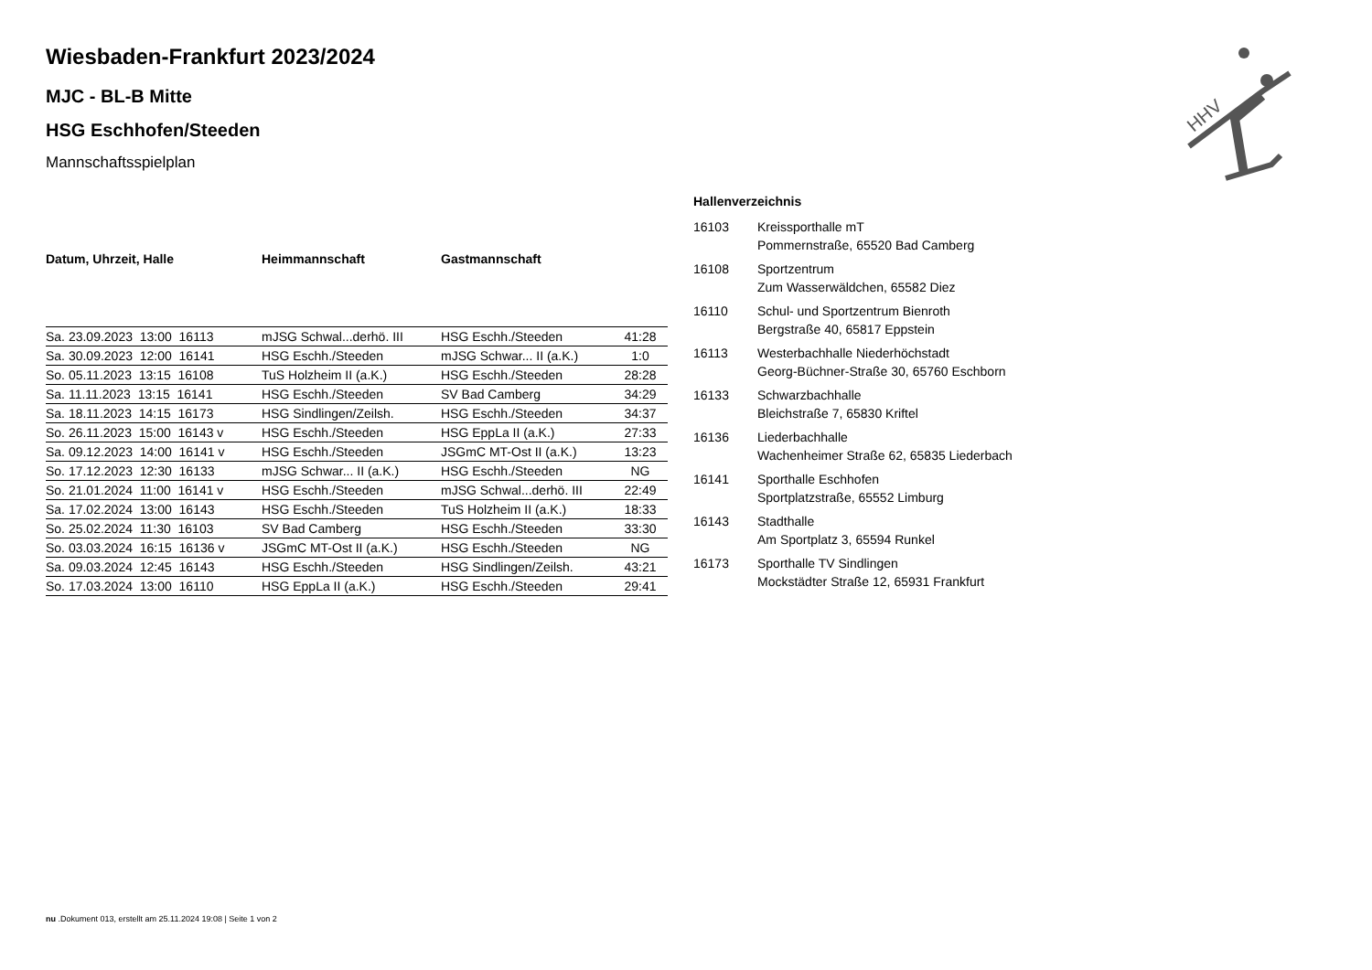HHV
Wiesbaden-Frankfurt 2023/2024
MJC - BL-B Mitte
HSG Eschhofen/Steeden
Mannschaftsspielplan
| Datum, Uhrzeit, Halle | Heimmannschaft | Gastmannschaft | |
| --- | --- | --- | --- |
| Sa. 23.09.2023 13:00 16113 | mJSG Schwal...derhö. III | HSG Eschh./Steeden | 41:28 |
| Sa. 30.09.2023 12:00 16141 | HSG Eschh./Steeden | mJSG Schwar... II (a.K.) | 1:0 |
| So. 05.11.2023 13:15 16108 | TuS Holzheim II (a.K.) | HSG Eschh./Steeden | 28:28 |
| Sa. 11.11.2023 13:15 16141 | HSG Eschh./Steeden | SV Bad Camberg | 34:29 |
| Sa. 18.11.2023 14:15 16173 | HSG Sindlingen/Zeilsh. | HSG Eschh./Steeden | 34:37 |
| So. 26.11.2023 15:00 16143 v | HSG Eschh./Steeden | HSG EppLa II (a.K.) | 27:33 |
| Sa. 09.12.2023 14:00 16141 v | HSG Eschh./Steeden | JSGmC MT-Ost II (a.K.) | 13:23 |
| So. 17.12.2023 12:30 16133 | mJSG Schwar... II (a.K.) | HSG Eschh./Steeden | NG |
| So. 21.01.2024 11:00 16141 v | HSG Eschh./Steeden | mJSG Schwal...derhö. III | 22:49 |
| Sa. 17.02.2024 13:00 16143 | HSG Eschh./Steeden | TuS Holzheim II (a.K.) | 18:33 |
| So. 25.02.2024 11:30 16103 | SV Bad Camberg | HSG Eschh./Steeden | 33:30 |
| So. 03.03.2024 16:15 16136 v | JSGmC MT-Ost II (a.K.) | HSG Eschh./Steeden | NG |
| Sa. 09.03.2024 12:45 16143 | HSG Eschh./Steeden | HSG Sindlingen/Zeilsh. | 43:21 |
| So. 17.03.2024 13:00 16110 | HSG EppLa II (a.K.) | HSG Eschh./Steeden | 29:41 |
| Hallenverzeichnis | |
| 16103 | Kreissporthalle mT Pommernstraße, 65520 Bad Camberg |
| 16108 | Sportzentrum Zum Wasserwäldchen, 65582 Diez |
| 16110 | Schul- und Sportzentrum Bienroth Bergstraße 40, 65817 Eppstein |
| 16113 | Westerbachhalle Niederhöchstadt Georg-Büchner-Straße 30, 65760 Eschborn |
| 16133 | Schwarzbachhalle Bleichstraße 7, 65830 Kriftel |
| 16136 | Liederbachhalle Wachenheimer Straße 62, 65835 Liederbach |
| 16141 | Sporthalle Eschhofen Sportplatzstraße, 65552 Limburg |
| 16143 | Stadthalle Am Sportplatz 3, 65594 Runkel |
| 16173 | Sporthalle TV Sindlingen Mockstädter Straße 12, 65931 Frankfurt |
nu .Dokument 013, erstellt am 25.11.2024 19:08 | Seite 1 von 2